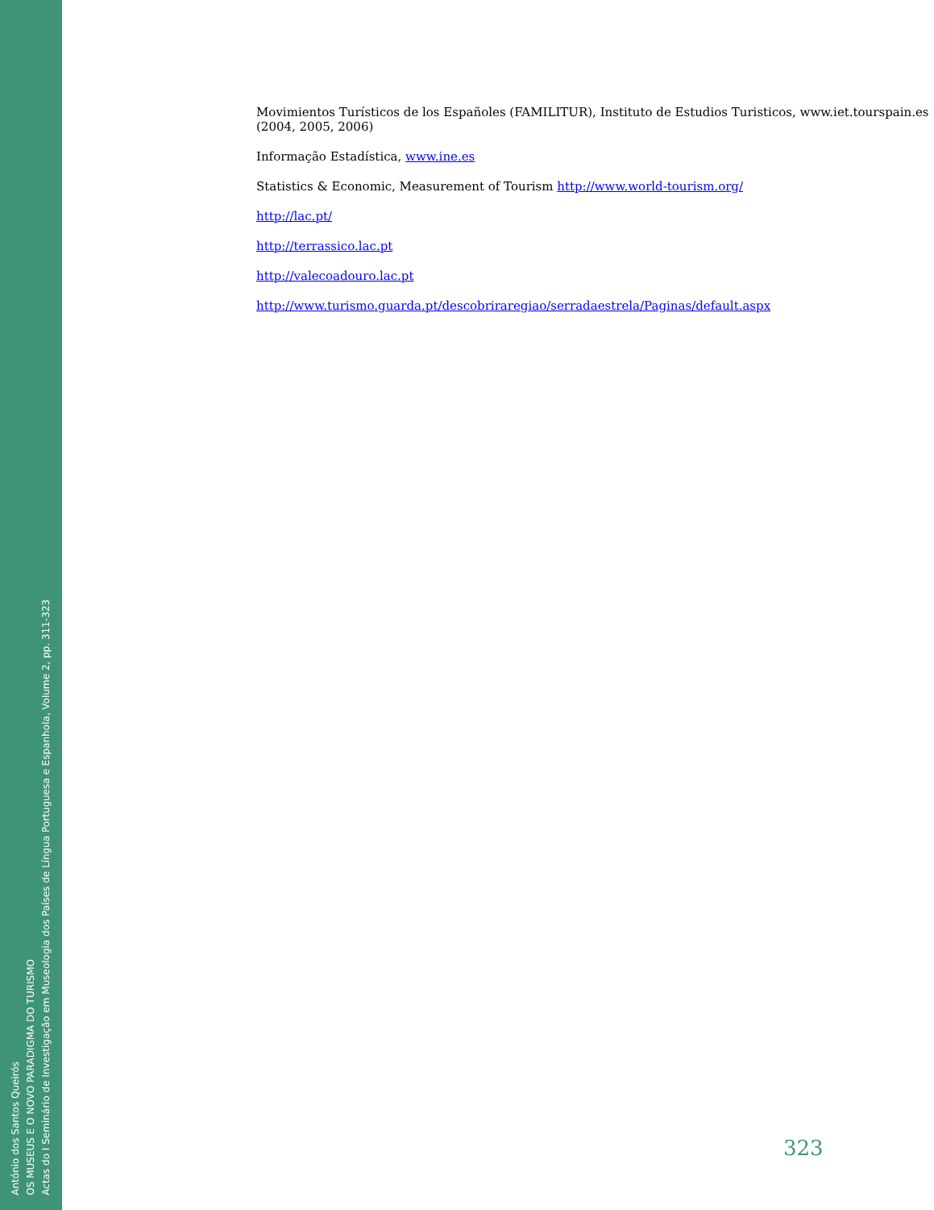António dos Santos Queirós
OS MUSEUS E O NOVO PARADIGMA DO TURISMO
Actas do I Seminário de Investigação em Museologia dos Países de Língua Portuguesa e Espanhola, Volume 2, pp. 311-323
Movimientos Turísticos de los Españoles (FAMILITUR), Instituto de Estudios Turisticos, www.iet.tourspain.es (2004, 2005, 2006)
Informação Estadística, www.ine.es
Statistics & Economic, Measurement of Tourism http://www.world-tourism.org/
http://lac.pt/
http://terrassico.lac.pt
http://valecoadouro.lac.pt
http://www.turismo.guarda.pt/descobriraregiao/serradaestrela/Paginas/default.aspx
323